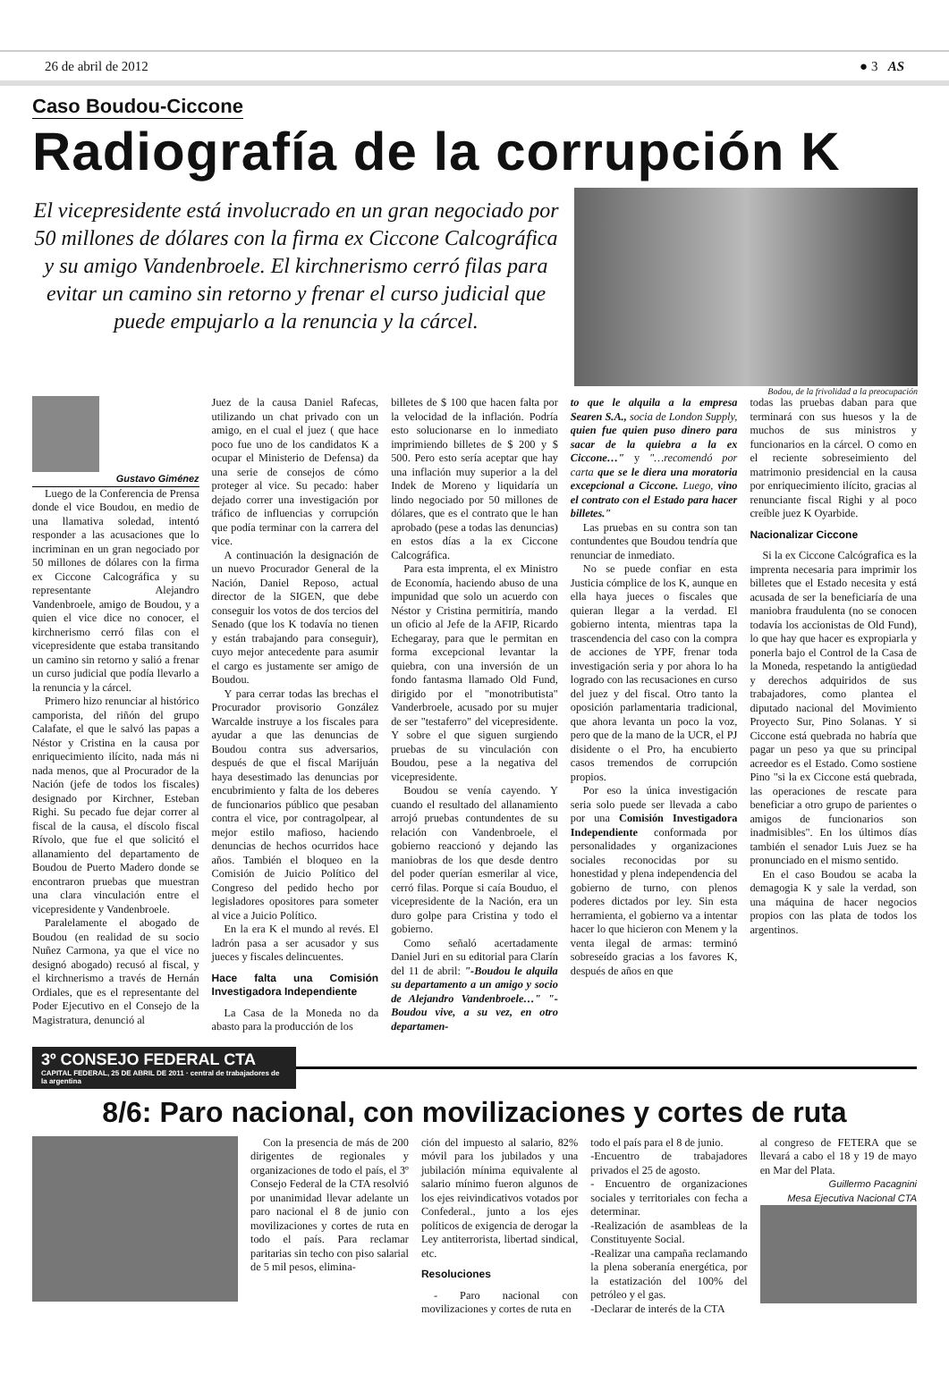26 de abril de 2012 ● 3 AS
Caso Boudou-Ciccone
Radiografía de la corrupción K
El vicepresidente está involucrado en un gran negociado por 50 millones de dólares con la firma ex Ciccone Calcográfica y su amigo Vandenbroele. El kirchnerismo cerró filas para evitar un camino sin retorno y frenar el curso judicial que puede empujarlo a la renuncia y la cárcel.
Bodou, de la frivolidad a la preocupación
Gustavo Giménez
Luego de la Conferencia de Prensa donde el vice Boudou, en medio de una llamativa soledad, intentó responder a las acusaciones que lo incriminan en un gran negociado por 50 millones de dólares con la firma ex Ciccone Calcográfica y su representante Alejandro Vandenbroele, amigo de Boudou, y a quien el vice dice no conocer, el kirchnerismo cerró filas con el vicepresidente que estaba transitando un camino sin retorno y salió a frenar un curso judicial que podía llevarlo a la renuncia y la cárcel.
Primero hizo renunciar al histórico camporista, del riñón del grupo Calafate, el que le salvó las papas a Néstor y Cristina en la causa por enriquecimiento ilícito, nada más ni nada menos, que al Procurador de la Nación (jefe de todos los fiscales) designado por Kirchner, Esteban Righi. Su pecado fue dejar correr al fiscal de la causa, el díscolo fiscal Rívolo, que fue el que solicitó el allanamiento del departamento de Boudou de Puerto Madero donde se encontraron pruebas que muestran una clara vinculación entre el vicepresidente y Vandenbroele.
Paralelamente el abogado de Boudou (en realidad de su socio Nuñez Carmona, ya que el vice no designó abogado) recusó al fiscal, y el kirchnerismo a través de Hernán Ordiales, que es el representante del Poder Ejecutivo en el Consejo de la Magistratura, denunció al
Juez de la causa Daniel Rafecas, utilizando un chat privado con un amigo, en el cual el juez ( que hace poco fue uno de los candidatos K a ocupar el Ministerio de Defensa) da una serie de consejos de cómo proteger al vice. Su pecado: haber dejado correr una investigación por tráfico de influencias y corrupción que podía terminar con la carrera del vice.
A continuación la designación de un nuevo Procurador General de la Nación, Daniel Reposo, actual director de la SIGEN, que debe conseguir los votos de dos tercios del Senado (que los K todavía no tienen y están trabajando para conseguir), cuyo mejor antecedente para asumir el cargo es justamente ser amigo de Boudou.
Y para cerrar todas las brechas el Procurador provisorio González Warcalde instruye a los fiscales para ayudar a que las denuncias de Boudou contra sus adversarios, después de que el fiscal Marijuán haya desestimado las denuncias por encubrimiento y falta de los deberes de funcionarios público que pesaban contra el vice, por contragolpear, al mejor estilo mafioso, haciendo denuncias de hechos ocurridos hace años. También el bloqueo en la Comisión de Juicio Político del Congreso del pedido hecho por legisladores opositores para someter al vice a Juicio Político.
En la era K el mundo al revés. El ladrón pasa a ser acusador y sus jueces y fiscales delincuentes.
Hace falta una Comisión Investigadora Independiente
La Casa de la Moneda no da abasto para la producción de los
billetes de $ 100 que hacen falta por la velocidad de la inflación. Podría esto solucionarse en lo inmediato imprimiendo billetes de $ 200 y $ 500. Pero esto sería aceptar que hay una inflación muy superior a la del Indek de Moreno y liquidaría un lindo negociado por 50 millones de dólares, que es el contrato que le han aprobado (pese a todas las denuncias) en estos días a la ex Ciccone Calcográfica.
Para esta imprenta, el ex Ministro de Economía, haciendo abuso de una impunidad que solo un acuerdo con Néstor y Cristina permitiría, mando un oficio al Jefe de la AFIP, Ricardo Echegaray, para que le permitan en forma excepcional levantar la quiebra, con una inversión de un fondo fantasma llamado Old Fund, dirigido por el "monotributista" Vanderbroele, acusado por su mujer de ser "testaferro" del vicepresidente. Y sobre el que siguen surgiendo pruebas de su vinculación con Boudou, pese a la negativa del vicepresidente.
Boudou se venía cayendo. Y cuando el resultado del allanamiento arrojó pruebas contundentes de su relación con Vandenbroele, el gobierno reaccionó y dejando las maniobras de los que desde dentro del poder querían esmerilar al vice, cerró filas. Porque si caía Bouduo, el vicepresidente de la Nación, era un duro golpe para Cristina y todo el gobierno.
Como señaló acertadamente Daniel Juri en su editorial para Clarín del 11 de abril: "-Boudou le alquila su departamento a un amigo y socio de Alejandro Vandenbroele…" "-Boudou vive, a su vez, en otro departamen-
to que le alquila a la empresa Searen S.A., socia de London Supply, quien fue quien puso dinero para sacar de la quiebra a la ex Ciccone…" y "…recomendó por carta que se le diera una moratoria excepcional a Ciccone. Luego, vino el contrato con el Estado para hacer billetes."
Las pruebas en su contra son tan contundentes que Boudou tendría que renunciar de inmediato.
No se puede confiar en esta Justicia cómplice de los K, aunque en ella haya jueces o fiscales que quieran llegar a la verdad. El gobierno intenta, mientras tapa la trascendencia del caso con la compra de acciones de YPF, frenar toda investigación seria y por ahora lo ha logrado con las recusaciones en curso del juez y del fiscal. Otro tanto la oposición parlamentaria tradicional, que ahora levanta un poco la voz, pero que de la mano de la UCR, el PJ disidente o el Pro, ha encubierto casos tremendos de corrupción propios.
Por eso la única investigación seria solo puede ser llevada a cabo por una Comisión Investigadora Independiente conformada por personalidades y organizaciones sociales reconocidas por su honestidad y plena independencia del gobierno de turno, con plenos poderes dictados por ley. Sin esta herramienta, el gobierno va a intentar hacer lo que hicieron con Menem y la venta ilegal de armas: terminó sobreseído gracias a los favores K, después de años en que
todas las pruebas daban para que terminará con sus huesos y la de muchos de sus ministros y funcionarios en la cárcel. O como en el reciente sobreseimiento del matrimonio presidencial en la causa por enriquecimiento ilícito, gracias al renunciante fiscal Righi y al poco creíble juez K Oyarbide.
Nacionalizar Ciccone
Si la ex Ciccone Calcógrafica es la imprenta necesaria para imprimir los billetes que el Estado necesita y está acusada de ser la beneficiaría de una maniobra fraudulenta (no se conocen todavía los accionistas de Old Fund), lo que hay que hacer es expropiarla y ponerla bajo el Control de la Casa de la Moneda, respetando la antigüedad y derechos adquiridos de sus trabajadores, como plantea el diputado nacional del Movimiento Proyecto Sur, Pino Solanas. Y si Ciccone está quebrada no habría que pagar un peso ya que su principal acreedor es el Estado. Como sostiene Pino "si la ex Ciccone está quebrada, las operaciones de rescate para beneficiar a otro grupo de parientes o amigos de funcionarios son inadmisibles". En los últimos días también el senador Luis Juez se ha pronunciado en el mismo sentido.
En el caso Boudou se acaba la demagogia K y sale la verdad, son una máquina de hacer negocios propios con las plata de todos los argentinos.
3º CONSEJO FEDERAL CTA
CAPITAL FEDERAL, 25 DE ABRIL DE 2011 · central de trabajadores de la argentina
8/6: Paro nacional, con movilizaciones y cortes de ruta
Con la presencia de más de 200 dirigentes de regionales y organizaciones de todo el país, el 3º Consejo Federal de la CTA resolvió por unanimidad llevar adelante un paro nacional el 8 de junio con movilizaciones y cortes de ruta en todo el país. Para reclamar paritarias sin techo con piso salarial de 5 mil pesos, elimina-
ción del impuesto al salario, 82% móvil para los jubilados y una jubilación mínima equivalente al salario mínimo fueron algunos de los ejes reivindicativos votados por Confederal., junto a los ejes políticos de exigencia de derogar la Ley antiterrorista, libertad sindical, etc.
Resoluciones
- Paro nacional con movilizaciones y cortes de ruta en
todo el país para el 8 de junio.
-Encuentro de trabajadores privados el 25 de agosto.
- Encuentro de organizaciones sociales y territoriales con fecha a determinar.
-Realización de asambleas de la Constituyente Social.
-Realizar una campaña reclamando la plena soberanía energética, por la estatización del 100% del petróleo y el gas.
-Declarar de interés de la CTA
al congreso de FETERA que se llevará a cabo el 18 y 19 de mayo en Mar del Plata.
Guillermo Pacagnini
Mesa Ejecutiva Nacional CTA